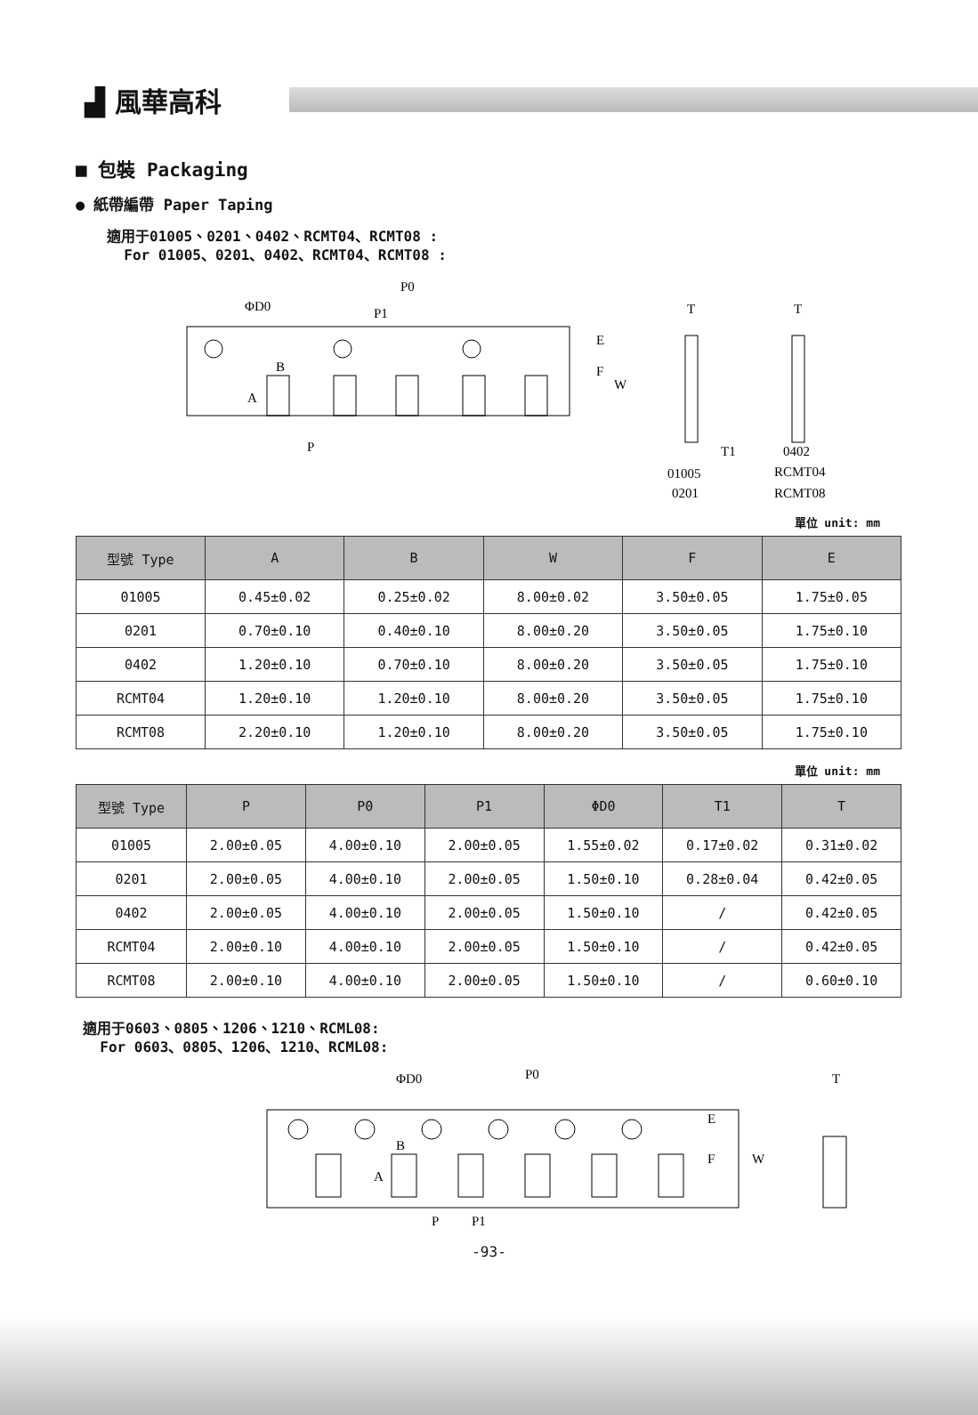▟ 風華高科
■ 包裝 Packaging
● 紙帶編帶 Paper Taping
適用于01005、0201、0402、RCMT04、RCMT08 :
For 01005、0201、0402、RCMT04、RCMT08 :
ΦD0
P0
P1
B
A
P
E
F
W
T
T
T1
01005
0201
0402
RCMT04
RCMT08
單位 unit: mm
| 型號 Type | A | B | W | F | E |
| --- | --- | --- | --- | --- | --- |
| 01005 | 0.45±0.02 | 0.25±0.02 | 8.00±0.02 | 3.50±0.05 | 1.75±0.05 |
| 0201 | 0.70±0.10 | 0.40±0.10 | 8.00±0.20 | 3.50±0.05 | 1.75±0.10 |
| 0402 | 1.20±0.10 | 0.70±0.10 | 8.00±0.20 | 3.50±0.05 | 1.75±0.10 |
| RCMT04 | 1.20±0.10 | 1.20±0.10 | 8.00±0.20 | 3.50±0.05 | 1.75±0.10 |
| RCMT08 | 2.20±0.10 | 1.20±0.10 | 8.00±0.20 | 3.50±0.05 | 1.75±0.10 |
單位 unit: mm
| 型號 Type | P | P0 | P1 | ΦD0 | T1 | T |
| --- | --- | --- | --- | --- | --- | --- |
| 01005 | 2.00±0.05 | 4.00±0.10 | 2.00±0.05 | 1.55±0.02 | 0.17±0.02 | 0.31±0.02 |
| 0201 | 2.00±0.05 | 4.00±0.10 | 2.00±0.05 | 1.50±0.10 | 0.28±0.04 | 0.42±0.05 |
| 0402 | 2.00±0.05 | 4.00±0.10 | 2.00±0.05 | 1.50±0.10 | / | 0.42±0.05 |
| RCMT04 | 2.00±0.10 | 4.00±0.10 | 2.00±0.05 | 1.50±0.10 | / | 0.42±0.05 |
| RCMT08 | 2.00±0.10 | 4.00±0.10 | 2.00±0.05 | 1.50±0.10 | / | 0.60±0.10 |
適用于0603、0805、1206、1210、RCML08:
For 0603、0805、1206、1210、RCML08:
ΦD0
P0
B
A
P
P1
E
F
W
T
-93-